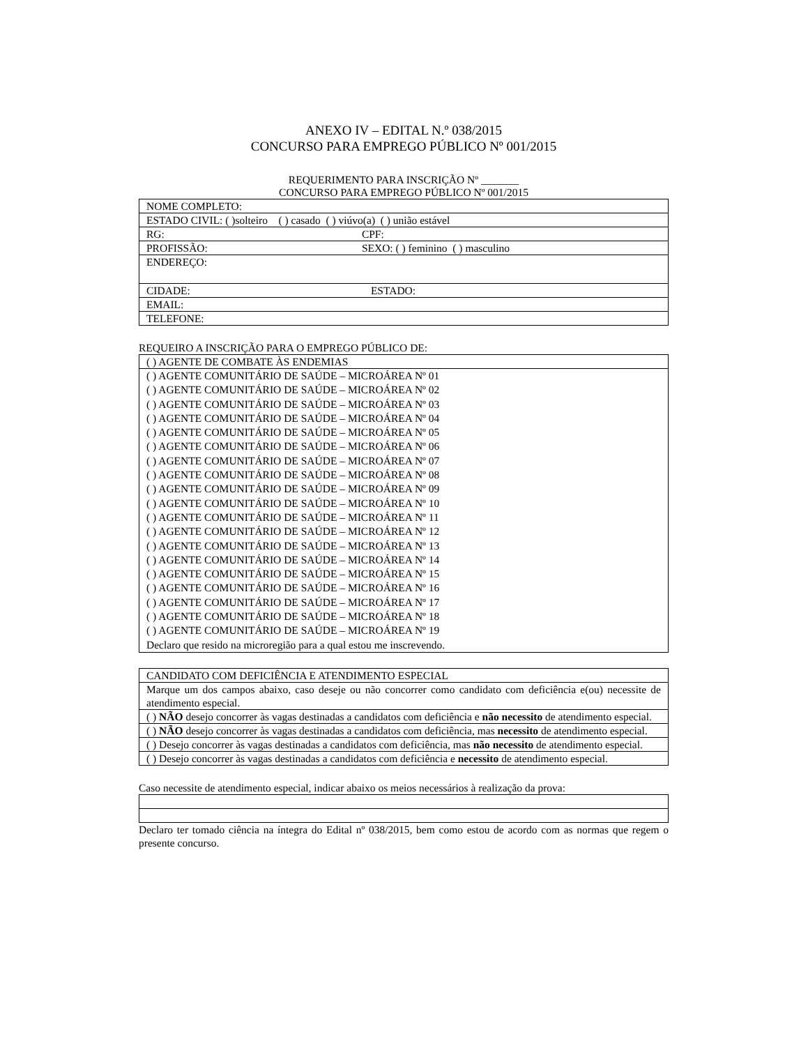ANEXO IV – EDITAL N.º 038/2015
CONCURSO PARA EMPREGO PÚBLICO Nº 001/2015
REQUERIMENTO PARA INSCRIÇÃO Nº _______
CONCURSO PARA EMPREGO PÚBLICO Nº 001/2015
| NOME COMPLETO: |
| ESTADO CIVIL: ( )solteiro ( ) casado ( ) viúvo(a) ( ) união estável |
| RG: CPF: |
| PROFISSÃO: SEXO: ( ) feminino ( ) masculino |
| ENDEREÇO: |
| CIDADE: ESTADO: |
| EMAIL: |
| TELEFONE: |
REQUEIRO A INSCRIÇÃO PARA O EMPREGO PÚBLICO DE:
| ( ) AGENTE DE COMBATE ÀS ENDEMIAS |
| ( ) AGENTE COMUNITÁRIO DE SAÚDE – MICROÁREA Nº 01 ( ) AGENTE COMUNITÁRIO DE SAÚDE – MICROÁREA Nº 02 ( ) AGENTE COMUNITÁRIO DE SAÚDE – MICROÁREA Nº 03 ( ) AGENTE COMUNITÁRIO DE SAÚDE – MICROÁREA Nº 04 ( ) AGENTE COMUNITÁRIO DE SAÚDE – MICROÁREA Nº 05 ( ) AGENTE COMUNITÁRIO DE SAÚDE – MICROÁREA Nº 06 ( ) AGENTE COMUNITÁRIO DE SAÚDE – MICROÁREA Nº 07 ( ) AGENTE COMUNITÁRIO DE SAÚDE – MICROÁREA Nº 08 ( ) AGENTE COMUNITÁRIO DE SAÚDE – MICROÁREA Nº 09 ( ) AGENTE COMUNITÁRIO DE SAÚDE – MICROÁREA Nº 10 ( ) AGENTE COMUNITÁRIO DE SAÚDE – MICROÁREA Nº 11 ( ) AGENTE COMUNITÁRIO DE SAÚDE – MICROÁREA Nº 12 ( ) AGENTE COMUNITÁRIO DE SAÚDE – MICROÁREA Nº 13 ( ) AGENTE COMUNITÁRIO DE SAÚDE – MICROÁREA Nº 14 ( ) AGENTE COMUNITÁRIO DE SAÚDE – MICROÁREA Nº 15 ( ) AGENTE COMUNITÁRIO DE SAÚDE – MICROÁREA Nº 16 ( ) AGENTE COMUNITÁRIO DE SAÚDE – MICROÁREA Nº 17 ( ) AGENTE COMUNITÁRIO DE SAÚDE – MICROÁREA Nº 18 ( ) AGENTE COMUNITÁRIO DE SAÚDE – MICROÁREA Nº 19 Declaro que resido na microregião para a qual estou me inscrevendo. |
| CANDIDATO COM DEFICIÊNCIA E ATENDIMENTO ESPECIAL |
| Marque um dos campos abaixo, caso deseje ou não concorrer como candidato com deficiência e(ou) necessite de atendimento especial. |
| ( ) NÃO desejo concorrer às vagas destinadas a candidatos com deficiência e não necessito de atendimento especial. |
| ( ) NÃO desejo concorrer às vagas destinadas a candidatos com deficiência, mas necessito de atendimento especial. |
| ( ) Desejo concorrer às vagas destinadas a candidatos com deficiência, mas não necessito de atendimento especial. |
| ( ) Desejo concorrer às vagas destinadas a candidatos com deficiência e necessito de atendimento especial. |
Caso necessite de atendimento especial, indicar abaixo os meios necessários à realização da prova:
Declaro ter tomado ciência na íntegra do Edital nº 038/2015, bem como estou de acordo com as normas que regem o presente concurso.